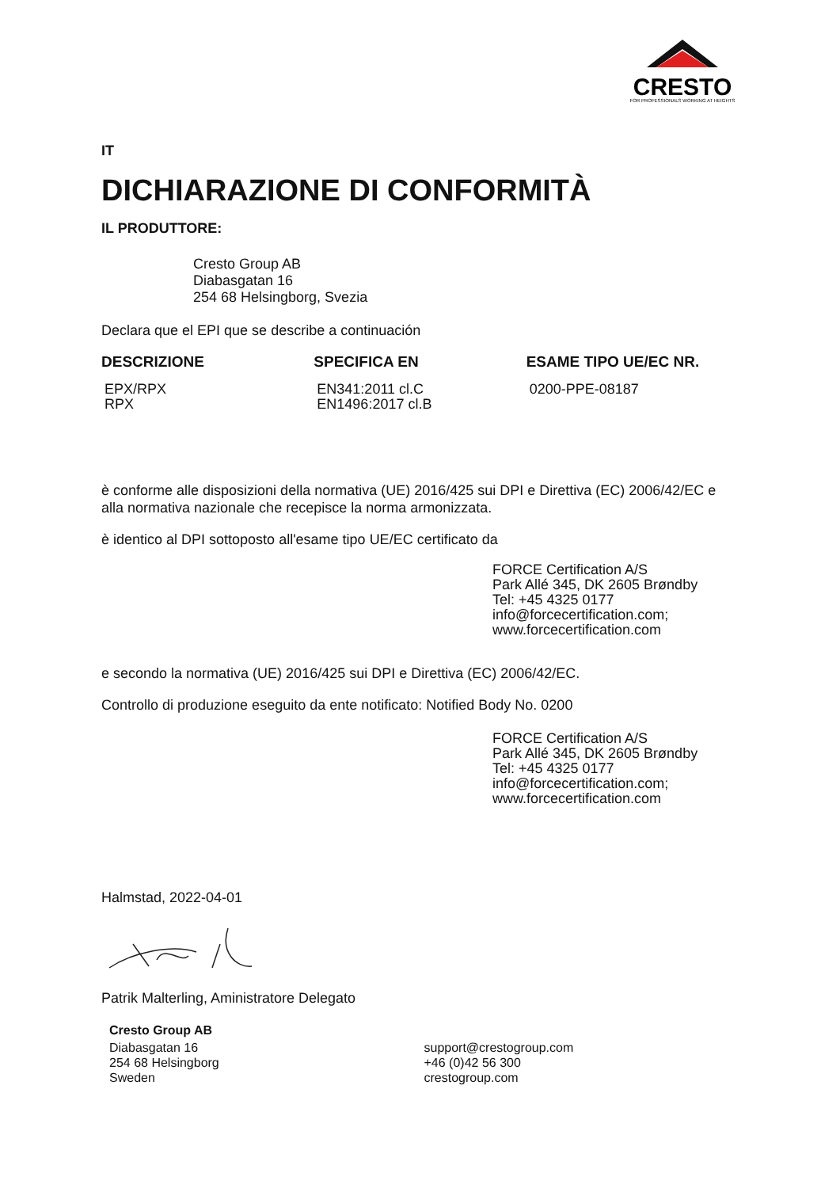CRESTO
FOR PROFESSIONALS WORKING AT HEIGHTS
IT
DICHIARAZIONE DI CONFORMITÀ
IL PRODUTTORE:
Cresto Group AB
Diabasgatan 16
254 68 Helsingborg, Svezia
Declara que el EPI que se describe a continuación
| DESCRIZIONE | SPECIFICA EN | ESAME TIPO UE/EC NR. |
| --- | --- | --- |
| EPX/RPX RPX | EN341:2011 cl.C EN1496:2017 cl.B | 0200-PPE-08187 |
è conforme alle disposizioni della normativa (UE) 2016/425 sui DPI e Direttiva (EC) 2006/42/EC e alla normativa nazionale che recepisce la norma armonizzata.
è identico al DPI sottoposto all'esame tipo UE/EC certificato da
FORCE Certification A/S
Park Allé 345, DK 2605 Brøndby
Tel: +45 4325 0177
info@forcecertification.com;
www.forcecertification.com
e secondo la normativa (UE) 2016/425 sui DPI e Direttiva (EC) 2006/42/EC.
Controllo di produzione eseguito da ente notificato: Notified Body No. 0200
FORCE Certification A/S
Park Allé 345, DK 2605 Brøndby
Tel: +45 4325 0177
info@forcecertification.com;
www.forcecertification.com
Halmstad, 2022-04-01
Patrik Malterling, Aministratore Delegato
Cresto Group AB
| Diabasgatan 16 | support@crestogroup.com |
| 254 68 Helsingborg | +46 (0)42 56 300 |
| Sweden | crestogroup.com |